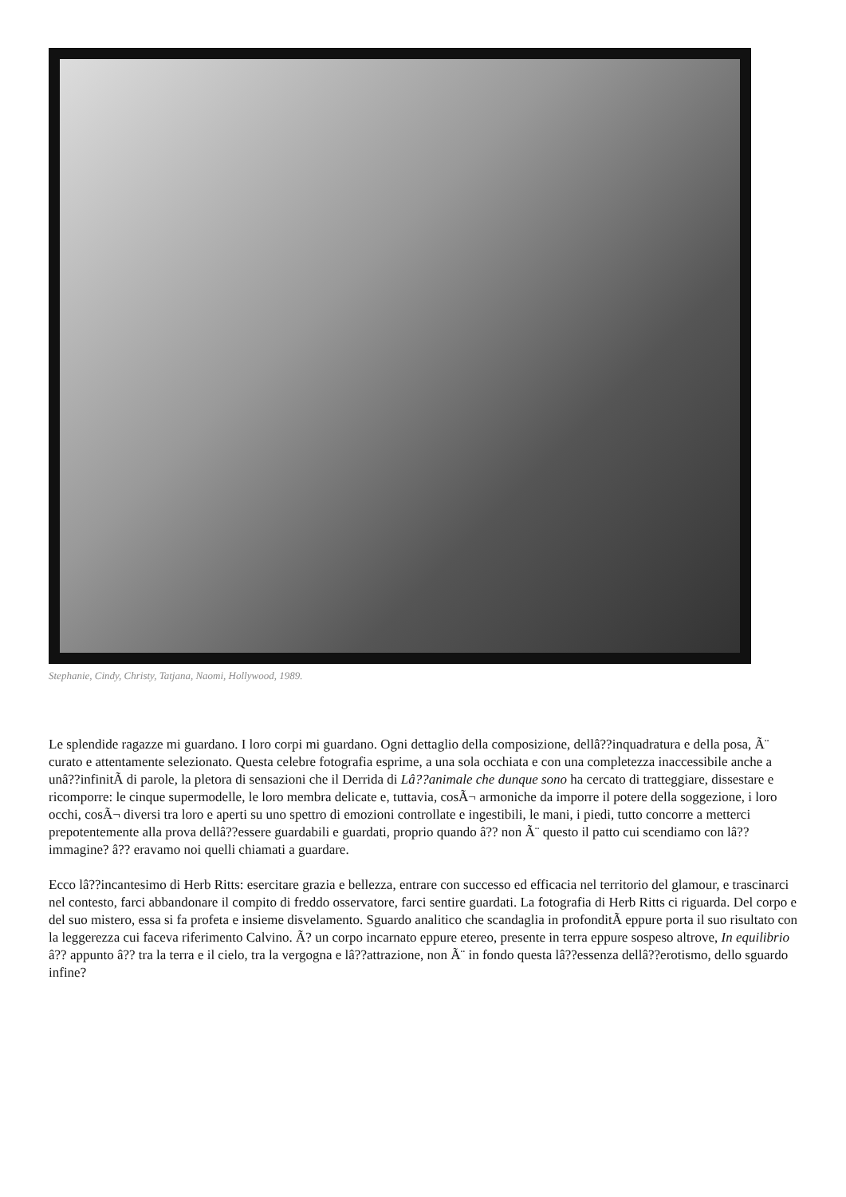Stephanie, Cindy, Christy, Tatjana, Naomi, Hollywood, 1989.
Le splendide ragazze mi guardano. I loro corpi mi guardano. Ogni dettaglio della composizione, dellâ??inquadratura e della posa, Ã¨ curato e attentamente selezionato. Questa celebre fotografia esprime, a una sola occhiata e con una completezza inaccessibile anche a unâ??infinitÃ di parole, la pletora di sensazioni che il Derrida di Lâ??animale che dunque sono ha cercato di tratteggiare, dissestare e ricomporre: le cinque supermodelle, le loro membra delicate e, tuttavia, cosÃ¬ armoniche da imporre il potere della soggezione, i loro occhi, cosÃ¬ diversi tra loro e aperti su uno spettro di emozioni controllate e ingestibili, le mani, i piedi, tutto concorre a metterci prepotentemente alla prova dellâ??essere guardabili e guardati, proprio quando â?? non Ã¨ questo il patto cui scendiamo con lâ??immagine? â?? eravamo noi quelli chiamati a guardare.
Ecco lâ??incantesimo di Herb Ritts: esercitare grazia e bellezza, entrare con successo ed efficacia nel territorio del glamour, e trascinarci nel contesto, farci abbandonare il compito di freddo osservatore, farci sentire guardati. La fotografia di Herb Ritts ci riguarda. Del corpo e del suo mistero, essa si fa profeta e insieme disvelamento. Sguardo analitico che scandaglia in profonditÃ eppure porta il suo risultato con la leggerezza cui faceva riferimento Calvino. Ã? un corpo incarnato eppure etereo, presente in terra eppure sospeso altrove, In equilibrio â?? appunto â?? tra la terra e il cielo, tra la vergogna e lâ??attrazione, non Ã¨ in fondo questa lâ??essenza dellâ??erotismo, dello sguardo infine?